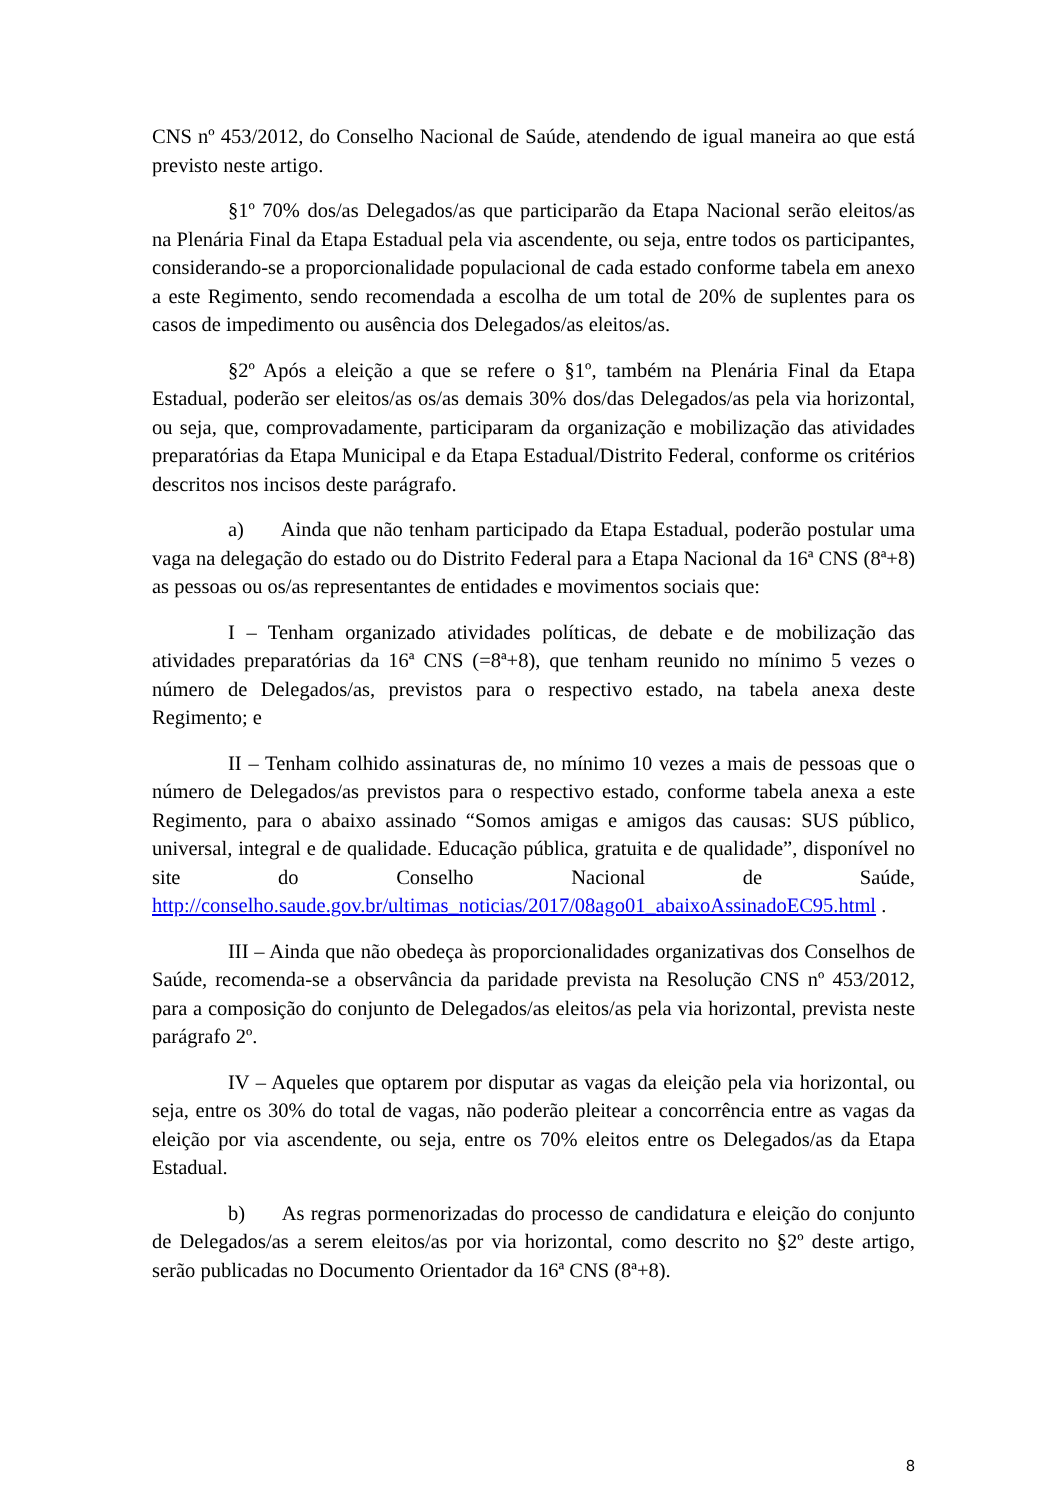CNS nº 453/2012, do Conselho Nacional de Saúde, atendendo de igual maneira ao que está previsto neste artigo.
§1º 70% dos/as Delegados/as que participarão da Etapa Nacional serão eleitos/as na Plenária Final da Etapa Estadual pela via ascendente, ou seja, entre todos os participantes, considerando-se a proporcionalidade populacional de cada estado conforme tabela em anexo a este Regimento, sendo recomendada a escolha de um total de 20% de suplentes para os casos de impedimento ou ausência dos Delegados/as eleitos/as.
§2º Após a eleição a que se refere o §1º, também na Plenária Final da Etapa Estadual, poderão ser eleitos/as os/as demais 30% dos/das Delegados/as pela via horizontal, ou seja, que, comprovadamente, participaram da organização e mobilização das atividades preparatórias da Etapa Municipal e da Etapa Estadual/Distrito Federal, conforme os critérios descritos nos incisos deste parágrafo.
a) Ainda que não tenham participado da Etapa Estadual, poderão postular uma vaga na delegação do estado ou do Distrito Federal para a Etapa Nacional da 16ª CNS (8ª+8) as pessoas ou os/as representantes de entidades e movimentos sociais que:
I – Tenham organizado atividades políticas, de debate e de mobilização das atividades preparatórias da 16ª CNS (=8ª+8), que tenham reunido no mínimo 5 vezes o número de Delegados/as, previstos para o respectivo estado, na tabela anexa deste Regimento; e
II – Tenham colhido assinaturas de, no mínimo 10 vezes a mais de pessoas que o número de Delegados/as previstos para o respectivo estado, conforme tabela anexa a este Regimento, para o abaixo assinado “Somos amigas e amigos das causas: SUS público, universal, integral e de qualidade. Educação pública, gratuita e de qualidade”, disponível no site do Conselho Nacional de Saúde, http://conselho.saude.gov.br/ultimas_noticias/2017/08ago01_abaixoAssinadoEC95.html .
III – Ainda que não obedeça às proporcionalidades organizativas dos Conselhos de Saúde, recomenda-se a observância da paridade prevista na Resolução CNS nº 453/2012, para a composição do conjunto de Delegados/as eleitos/as pela via horizontal, prevista neste parágrafo 2º.
IV – Aqueles que optarem por disputar as vagas da eleição pela via horizontal, ou seja, entre os 30% do total de vagas, não poderão pleitear a concorrência entre as vagas da eleição por via ascendente, ou seja, entre os 70% eleitos entre os Delegados/as da Etapa Estadual.
b) As regras pormenorizadas do processo de candidatura e eleição do conjunto de Delegados/as a serem eleitos/as por via horizontal, como descrito no §2º deste artigo, serão publicadas no Documento Orientador da 16ª CNS (8ª+8).
8